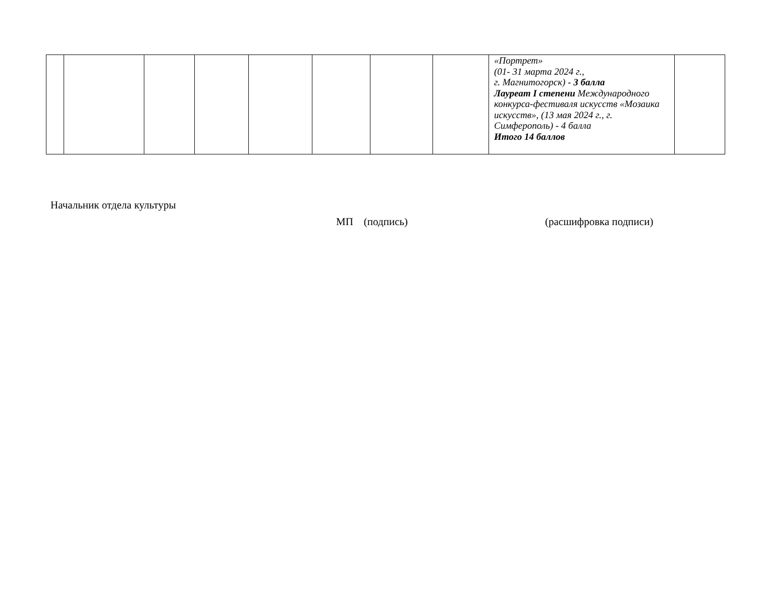| | | | | | | | | «Портрет» (01- 31 марта 2024 г., г. Магнитогорск) - 3 балла Лауреат I степени Международного конкурса-фестиваля искусств «Мозаика искусств», (13 мая 2024 г., г. Симферополь) - 4 балла Итого 14 баллов | |
Начальник отдела культуры
МП (подпись) (расшифровка подписи)